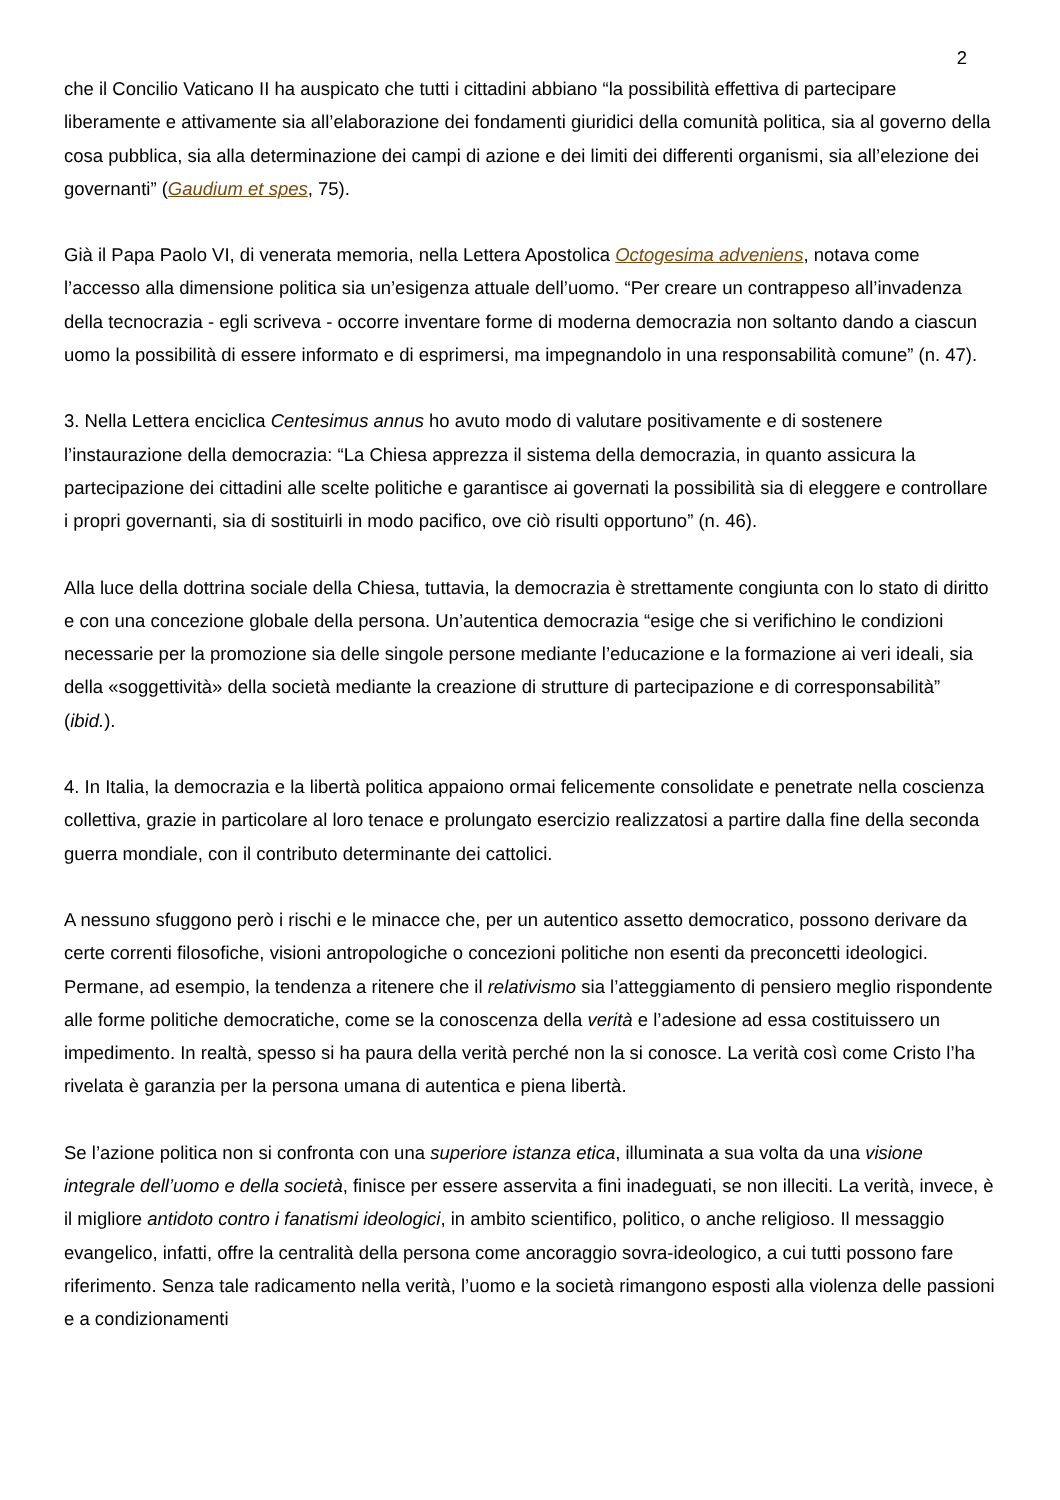2
che il Concilio Vaticano II ha auspicato che tutti i cittadini abbiano “la possibilità effettiva di partecipare liberamente e attivamente sia all’elaborazione dei fondamenti giuridici della comunità politica, sia al governo della cosa pubblica, sia alla determinazione dei campi di azione e dei limiti dei differenti organismi, sia all’elezione dei governanti” (Gaudium et spes, 75).
Già il Papa Paolo VI, di venerata memoria, nella Lettera Apostolica Octogesima adveniens, notava come l’accesso alla dimensione politica sia un’esigenza attuale dell’uomo. “Per creare un contrappeso all’invadenza della tecnocrazia - egli scriveva - occorre inventare forme di moderna democrazia non soltanto dando a ciascun uomo la possibilità di essere informato e di esprimersi, ma impegnandolo in una responsabilità comune” (n. 47).
3. Nella Lettera enciclica Centesimus annus ho avuto modo di valutare positivamente e di sostenere l’instaurazione della democrazia: “La Chiesa apprezza il sistema della democrazia, in quanto assicura la partecipazione dei cittadini alle scelte politiche e garantisce ai governati la possibilità sia di eleggere e controllare i propri governanti, sia di sostituirli in modo pacifico, ove ciò risulti opportuno” (n. 46).
Alla luce della dottrina sociale della Chiesa, tuttavia, la democrazia è strettamente congiunta con lo stato di diritto e con una concezione globale della persona. Un’autentica democrazia “esige che si verifichino le condizioni necessarie per la promozione sia delle singole persone mediante l’educazione e la formazione ai veri ideali, sia della «soggettività» della società mediante la creazione di strutture di partecipazione e di corresponsabilità” (ibid.).
4. In Italia, la democrazia e la libertà politica appaiono ormai felicemente consolidate e penetrate nella coscienza collettiva, grazie in particolare al loro tenace e prolungato esercizio realizzatosi a partire dalla fine della seconda guerra mondiale, con il contributo determinante dei cattolici.
A nessuno sfuggono però i rischi e le minacce che, per un autentico assetto democratico, possono derivare da certe correnti filosofiche, visioni antropologiche o concezioni politiche non esenti da preconcetti ideologici. Permane, ad esempio, la tendenza a ritenere che il relativismo sia l’atteggiamento di pensiero meglio rispondente alle forme politiche democratiche, come se la conoscenza della verità e l’adesione ad essa costituissero un impedimento. In realtà, spesso si ha paura della verità perché non la si conosce. La verità così come Cristo l’ha rivelata è garanzia per la persona umana di autentica e piena libertà.
Se l’azione politica non si confronta con una superiore istanza etica, illuminata a sua volta da una visione integrale dell’uomo e della società, finisce per essere asservita a fini inadeguati, se non illeciti. La verità, invece, è il migliore antidoto contro i fanatismi ideologici, in ambito scientifico, politico, o anche religioso. Il messaggio evangelico, infatti, offre la centralità della persona come ancoraggio sovra-ideologico, a cui tutti possono fare riferimento. Senza tale radicamento nella verità, l’uomo e la società rimangono esposti alla violenza delle passioni e a condizionamenti